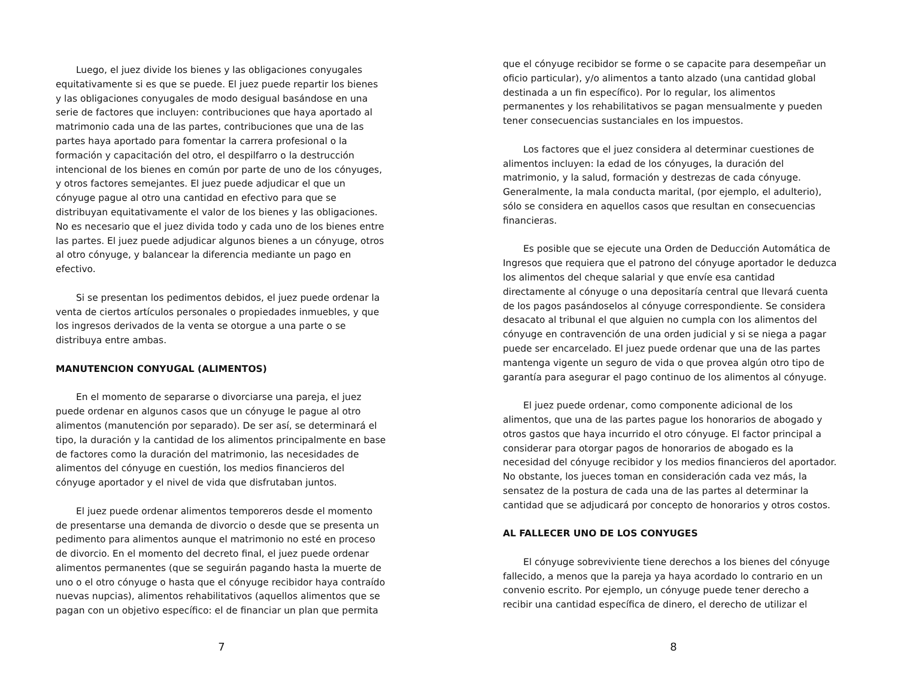Luego, el juez divide los bienes y las obligaciones conyugales equitativamente si es que se puede. El juez puede repartir los bienes y las obligaciones conyugales de modo desigual basándose en una serie de factores que incluyen: contribuciones que haya aportado al matrimonio cada una de las partes, contribuciones que una de las partes haya aportado para fomentar la carrera profesional o la formación y capacitación del otro, el despilfarro o la destrucción intencional de los bienes en común por parte de uno de los cónyuges, y otros factores semejantes. El juez puede adjudicar el que un cónyuge pague al otro una cantidad en efectivo para que se distribuyan equitativamente el valor de los bienes y las obligaciones. No es necesario que el juez divida todo y cada uno de los bienes entre las partes. El juez puede adjudicar algunos bienes a un cónyuge, otros al otro cónyuge, y balancear la diferencia mediante un pago en efectivo.
Si se presentan los pedimentos debidos, el juez puede ordenar la venta de ciertos artículos personales o propiedades inmuebles, y que los ingresos derivados de la venta se otorgue a una parte o se distribuya entre ambas.
MANUTENCION CONYUGAL (ALIMENTOS)
En el momento de separarse o divorciarse una pareja, el juez puede ordenar en algunos casos que un cónyuge le pague al otro alimentos (manutención por separado). De ser así, se determinará el tipo, la duración y la cantidad de los alimentos principalmente en base de factores como la duración del matrimonio, las necesidades de alimentos del cónyuge en cuestión, los medios financieros del cónyuge aportador y el nivel de vida que disfrutaban juntos.
El juez puede ordenar alimentos temporeros desde el momento de presentarse una demanda de divorcio o desde que se presenta un pedimento para alimentos aunque el matrimonio no esté en proceso de divorcio. En el momento del decreto final, el juez puede ordenar alimentos permanentes (que se seguirán pagando hasta la muerte de uno o el otro cónyuge o hasta que el cónyuge recibidor haya contraído nuevas nupcias), alimentos rehabilitativos (aquellos alimentos que se pagan con un objetivo específico: el de financiar un plan que permita
7
que el cónyuge recibidor se forme o se capacite para desempeñar un oficio particular), y/o alimentos a tanto alzado (una cantidad global destinada a un fin específico). Por lo regular, los alimentos permanentes y los rehabilitativos se pagan mensualmente y pueden tener consecuencias sustanciales en los impuestos.
Los factores que el juez considera al determinar cuestiones de alimentos incluyen: la edad de los cónyuges, la duración del matrimonio, y la salud, formación y destrezas de cada cónyuge. Generalmente, la mala conducta marital, (por ejemplo, el adulterio), sólo se considera en aquellos casos que resultan en consecuencias financieras.
Es posible que se ejecute una Orden de Deducción Automática de Ingresos que requiera que el patrono del cónyuge aportador le deduzca los alimentos del cheque salarial y que envíe esa cantidad directamente al cónyuge o una depositaría central que llevará cuenta de los pagos pasándoselos al cónyuge correspondiente. Se considera desacato al tribunal el que alguien no cumpla con los alimentos del cónyuge en contravención de una orden judicial y si se niega a pagar puede ser encarcelado. El juez puede ordenar que una de las partes mantenga vigente un seguro de vida o que provea algún otro tipo de garantía para asegurar el pago continuo de los alimentos al cónyuge.
El juez puede ordenar, como componente adicional de los alimentos, que una de las partes pague los honorarios de abogado y otros gastos que haya incurrido el otro cónyuge. El factor principal a considerar para otorgar pagos de honorarios de abogado es la necesidad del cónyuge recibidor y los medios financieros del aportador. No obstante, los jueces toman en consideración cada vez más, la sensatez de la postura de cada una de las partes al determinar la cantidad que se adjudicará por concepto de honorarios y otros costos.
AL FALLECER UNO DE LOS CONYUGES
El cónyuge sobreviviente tiene derechos a los bienes del cónyuge fallecido, a menos que la pareja ya haya acordado lo contrario en un convenio escrito. Por ejemplo, un cónyuge puede tener derecho a recibir una cantidad específica de dinero, el derecho de utilizar el
8